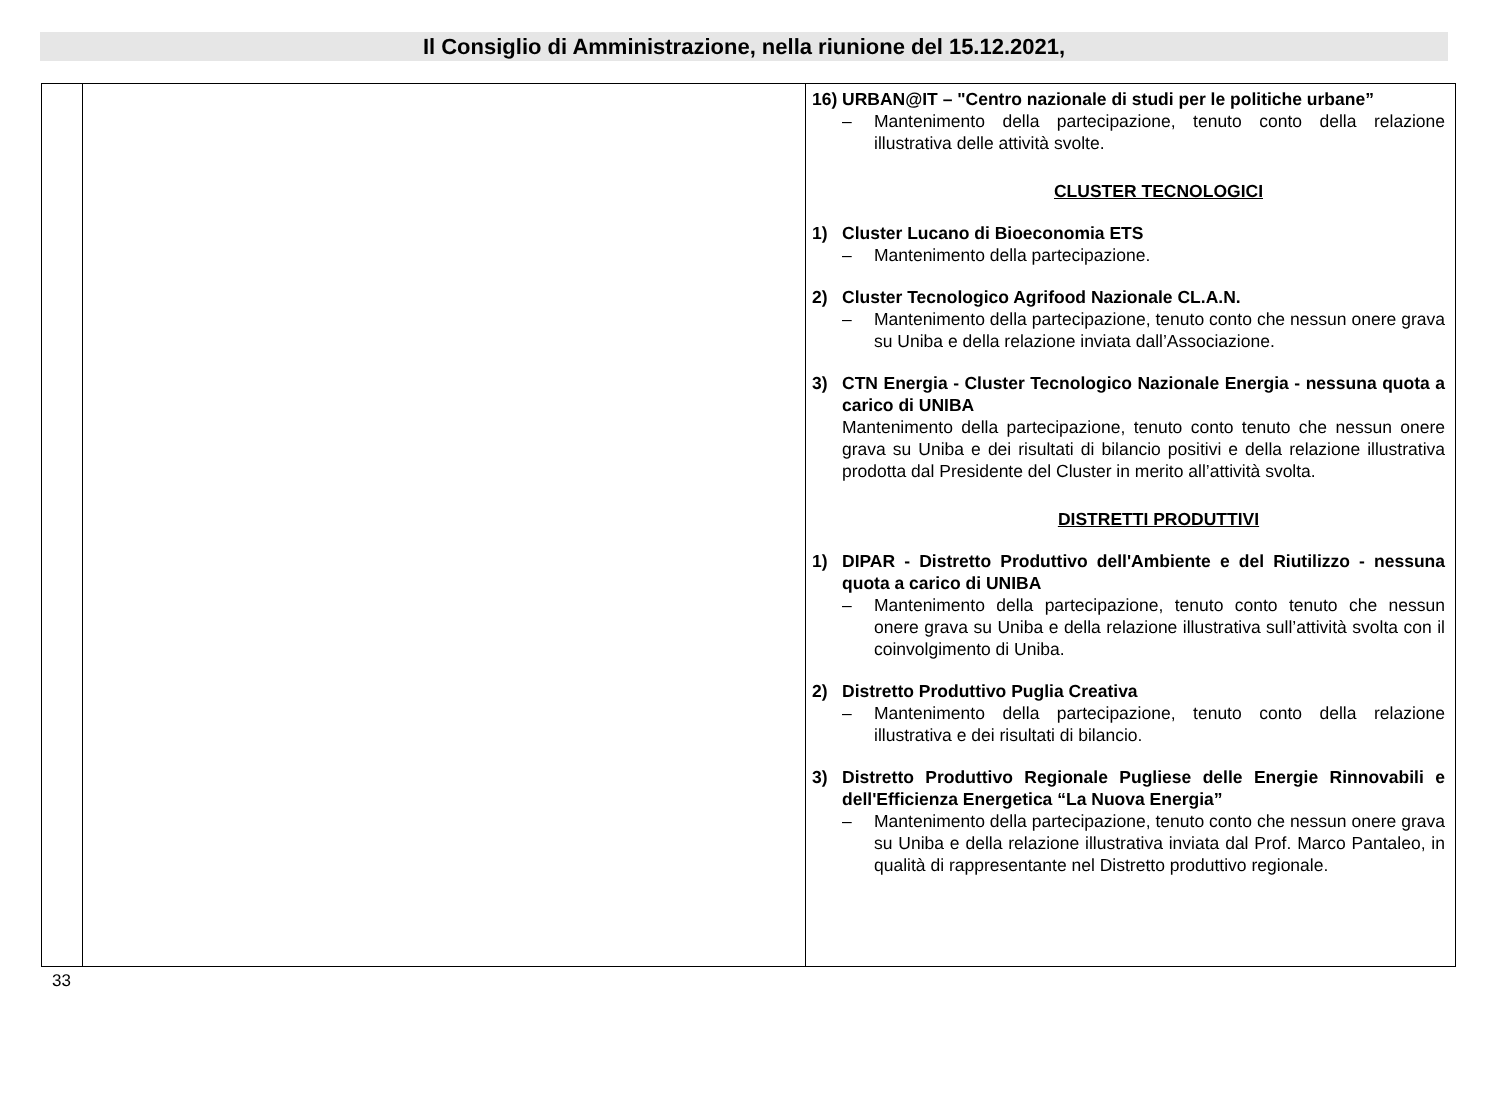Il Consiglio di Amministrazione, nella riunione del 15.12.2021,
| | | 16) URBAN@IT – "Centro nazionale di studi per le politiche urbane” – Mantenimento della partecipazione, tenuto conto della relazione illustrativa delle attività svolte. CLUSTER TECNOLOGICI 1) Cluster Lucano di Bioeconomia ETS – Mantenimento della partecipazione. 2) Cluster Tecnologico Agrifood Nazionale CL.A.N. – Mantenimento della partecipazione, tenuto conto che nessun onere grava su Uniba e della relazione inviata dall’Associazione. 3) CTN Energia - Cluster Tecnologico Nazionale Energia - nessuna quota a carico di UNIBA Mantenimento della partecipazione, tenuto conto tenuto che nessun onere grava su Uniba e dei risultati di bilancio positivi e della relazione illustrativa prodotta dal Presidente del Cluster in merito all’attività svolta. DISTRETTI PRODUTTIVI 1) DIPAR - Distretto Produttivo dell'Ambiente e del Riutilizzo - nessuna quota a carico di UNIBA – Mantenimento della partecipazione, tenuto conto tenuto che nessun onere grava su Uniba e della relazione illustrativa sull’attività svolta con il coinvolgimento di Uniba. 2) Distretto Produttivo Puglia Creativa – Mantenimento della partecipazione, tenuto conto della relazione illustrativa e dei risultati di bilancio. 3) Distretto Produttivo Regionale Pugliese delle Energie Rinnovabili e dell'Efficienza Energetica “La Nuova Energia” – Mantenimento della partecipazione, tenuto conto che nessun onere grava su Uniba e della relazione illustrativa inviata dal Prof. Marco Pantaleo, in qualità di rappresentante nel Distretto produttivo regionale. |
33